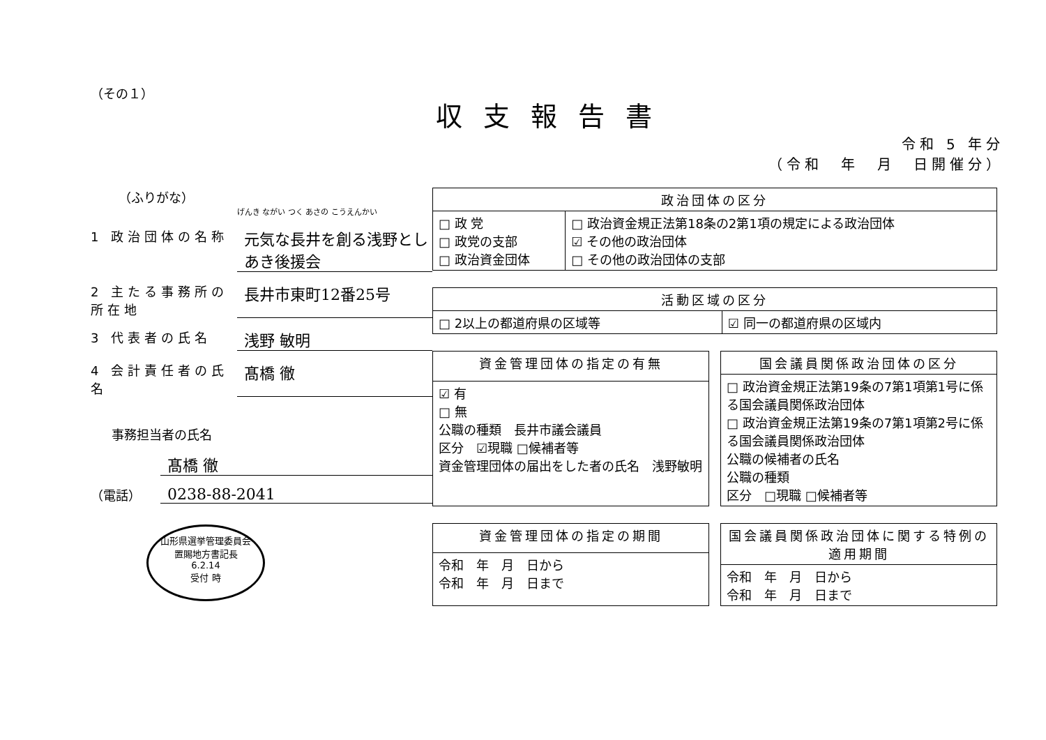（その１）
収支報告書
令和 5 年分
（令和　年　月　日開催分）
（ふりがな）
げんき ながい つく あさの こうえんかい
1 政治団体の名称
元気な長井を創る浅野としあき後援会
2 主たる事務所の所在地
長井市東町12番25号
3 代表者の氏名
浅野 敏明
4 会計責任者の氏名
髙橋 徹
事務担当者の氏名
髙橋 徹
（電話）
0238-88-2041
山形県選挙管理委員会
置賜地方書記長
6.2.14
受付 時
| 政治団体の区分 | |
| --- | --- |
| □ 政 党 □ 政党の支部 □ 政治資金団体 | □ 政治資金規正法第18条の2第1項の規定による政治団体 ☑ その他の政治団体 □ その他の政治団体の支部 |
| 活動区域の区分 | |
| --- | --- |
| □ 2以上の都道府県の区域等 | ☑ 同一の都道府県の区域内 |
| 資金管理団体の指定の有無 |
| --- |
| ☑ 有 □ 無 公職の種類 長井市議会議員 区分 ☑現職 □候補者等 資金管理団体の届出をした者の氏名 浅野敏明 |
| 国会議員関係政治団体の区分 |
| --- |
| □ 政治資金規正法第19条の7第1項第1号に係る国会議員関係政治団体 □ 政治資金規正法第19条の7第1項第2号に係る国会議員関係政治団体 公職の候補者の氏名 公職の種類 区分 □現職 □候補者等 |
| 資金管理団体の指定の期間 |
| --- |
| 令和 年 月 日から 令和 年 月 日まで |
| 国会議員関係政治団体に関する特例の適用期間 |
| --- |
| 令和 年 月 日から 令和 年 月 日まで |